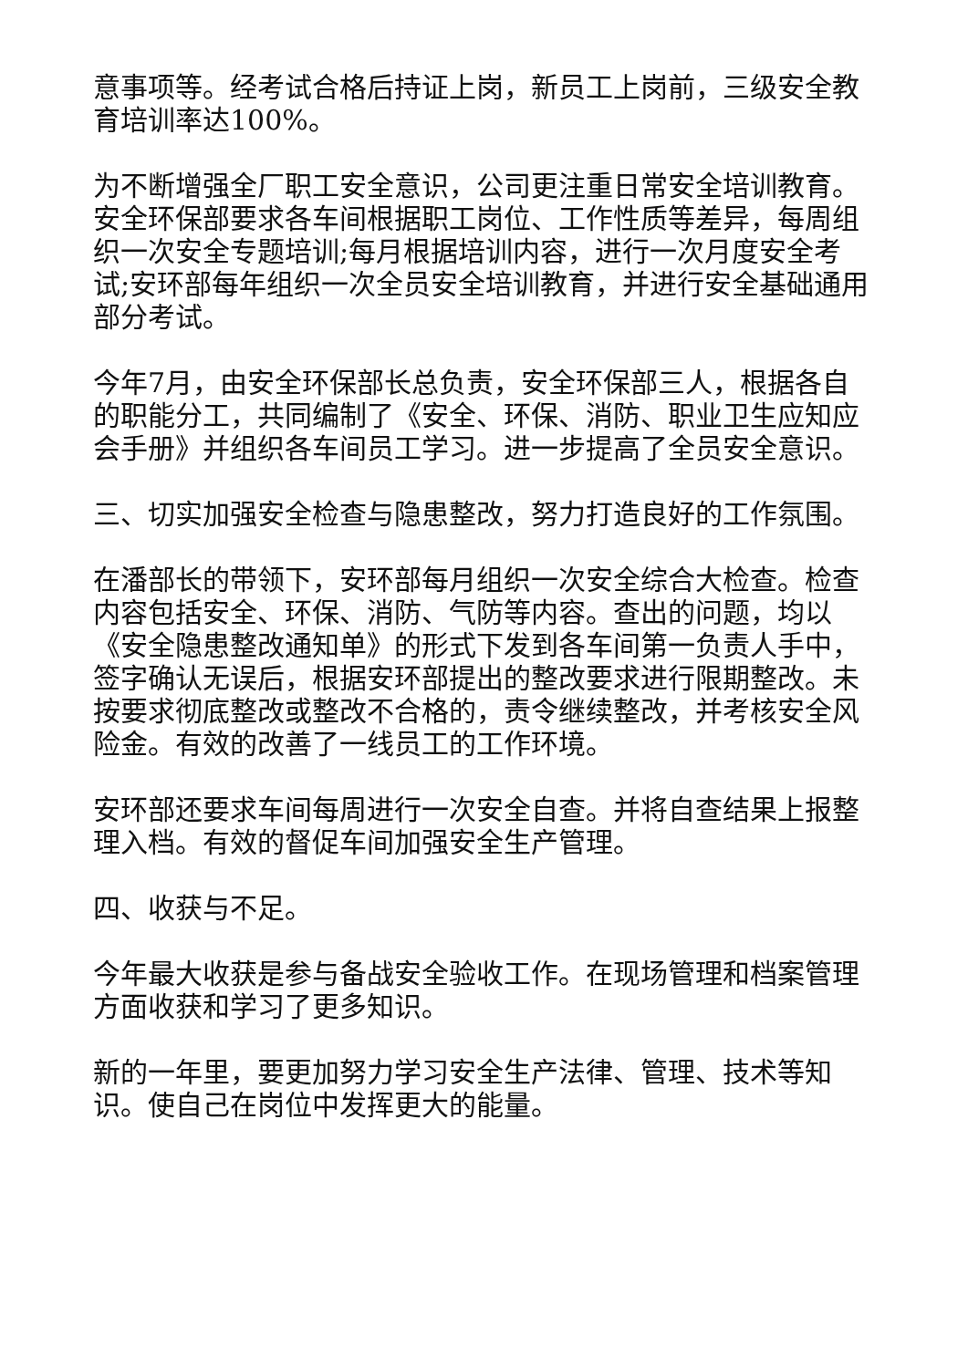意事项等。经考试合格后持证上岗，新员工上岗前，三级安全教育培训率达100%。
为不断增强全厂职工安全意识，公司更注重日常安全培训教育。安全环保部要求各车间根据职工岗位、工作性质等差异，每周组织一次安全专题培训;每月根据培训内容，进行一次月度安全考试;安环部每年组织一次全员安全培训教育，并进行安全基础通用部分考试。
今年7月，由安全环保部长总负责，安全环保部三人，根据各自的职能分工，共同编制了《安全、环保、消防、职业卫生应知应会手册》并组织各车间员工学习。进一步提高了全员安全意识。
三、切实加强安全检查与隐患整改，努力打造良好的工作氛围。
在潘部长的带领下，安环部每月组织一次安全综合大检查。检查内容包括安全、环保、消防、气防等内容。查出的问题，均以《安全隐患整改通知单》的形式下发到各车间第一负责人手中，签字确认无误后，根据安环部提出的整改要求进行限期整改。未按要求彻底整改或整改不合格的，责令继续整改，并考核安全风险金。有效的改善了一线员工的工作环境。
安环部还要求车间每周进行一次安全自查。并将自查结果上报整理入档。有效的督促车间加强安全生产管理。
四、收获与不足。
今年最大收获是参与备战安全验收工作。在现场管理和档案管理方面收获和学习了更多知识。
新的一年里，要更加努力学习安全生产法律、管理、技术等知识。使自己在岗位中发挥更大的能量。